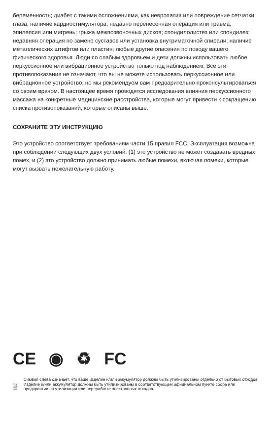беременность; диабет с такими осложнениями, как невропатия или повреждение сетчатки глаза; наличие кардиостимулятора; недавно перенесенная операция или травма; эпилепсия или мигрень; грыжа межпозвоночных дисков; спондилолистез или спондилез; недавняя операция по замене суставов или установка внутриматочной спирали; наличие металлических штифтов или пластин; любые другие опасения по поводу вашего физического здоровья. Люди со слабым здоровьем и дети должны использовать любое перкуссионное или вибрационное устройство только под наблюдением. Все эти противопоказания не означают, что вы не можете использовать перкуссионное или вибрационное устройство, но мы рекомендуем вам предварительно проконсультироваться со своим врачом. В настоящее время проводятся исследования влияния перкуссионного массажа на конкретные медицинские расстройства, которые могут привести к сокращению списка противопоказаний, которые описаны выше.
СОХРАНИТЕ ЭТУ ИНСТРУКЦИЮ
Это устройство соответствует требованиям части 15 правил FCC. Эксплуатация возможна при соблюдении следующих двух условий: (1) это устройство не может создавать вредных помех, и (2) это устройство должно принимать любые помехи, включая помехи, которые могут вызвать нежелательную работу.
CE ◉ ♻ FC
Символ слева означает, что ваше изделие и/или аккумулятор должны быть утилизированы отдельно от бытовых отходов. Изделие и/или аккумулятор должны быть утилизированы в соответствующем официальном пункте сбора или предприятии по утилизации или переработке электронных отходов.